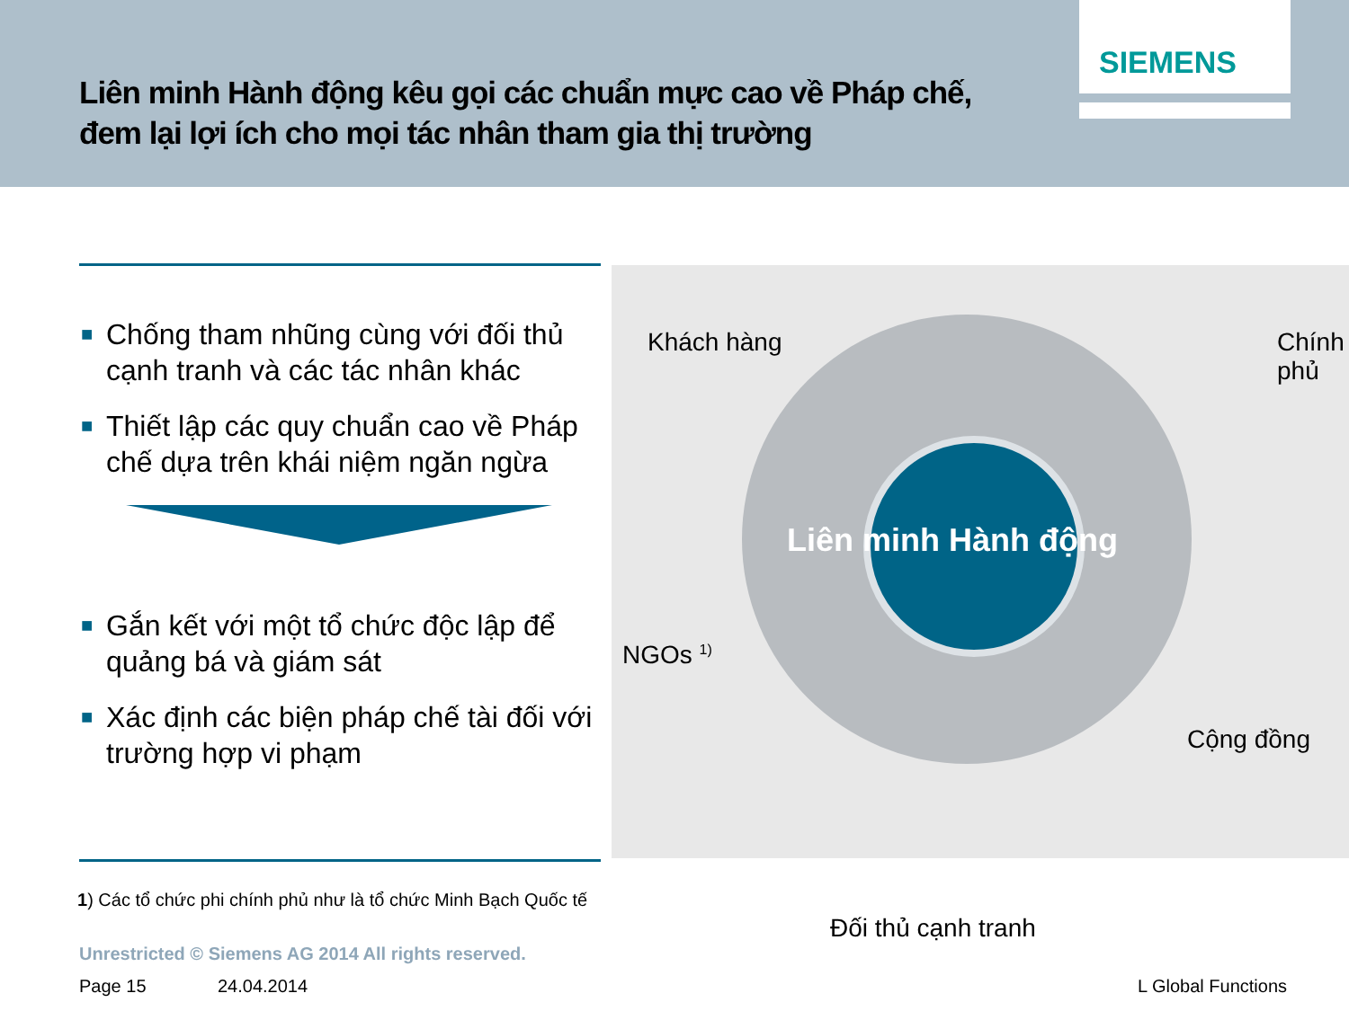Liên minh Hành động kêu gọi các chuẩn mực cao về Pháp chế,
đem lại lợi ích cho mọi tác nhân tham gia thị trường
SIEMENS
■ Chống tham nhũng cùng với đối thủ cạnh tranh và các tác nhân khác
■ Thiết lập các quy chuẩn cao về Pháp chế dựa trên khái niệm ngăn ngừa
■ Gắn kết với một tổ chức độc lập để quảng bá và giám sát
■ Xác định các biện pháp chế tài đối với trường hợp vi phạm
Khách hàng Chính phủ
Liên minh Hành động
NGOs <sup>1)</sup>
Cộng đồng
Đối thủ cạnh tranh
1) Các tổ chức phi chính phủ như là tổ chức Minh Bạch Quốc tế
Unrestricted © Siemens AG 2014 All rights reserved.
Page 15 24.04.2014 L Global Functions